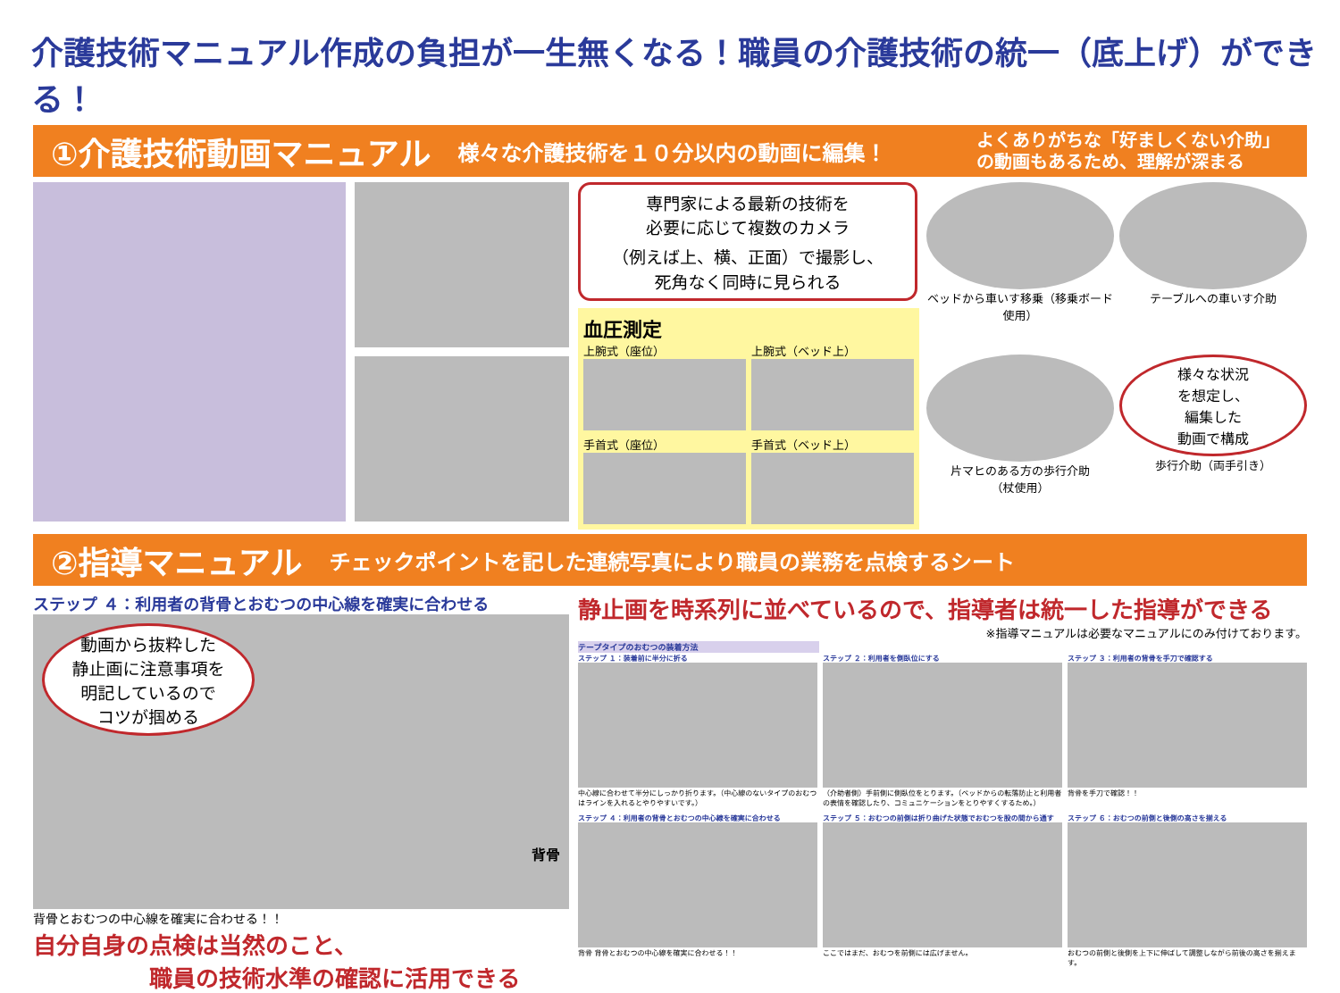介護技術マニュアル作成の負担が一生無くなる！職員の介護技術の統一（底上げ）ができる！
①介護技術動画マニュアル 様々な介護技術を１０分以内の動画に編集！ よくありがちな「好ましくない介助」
の動画もあるため、理解が深まる
専門家による最新の技術を
必要に応じて複数のカメラ
（例えば上、横、正面）で撮影し、
死角なく同時に見られる
血圧測定
上腕式（座位）
上腕式（ベッド上）
手首式（座位）
手首式（ベッド上）
ベッドから車いす移乗（移乗ボード使用）
テーブルへの車いす介助
片マヒのある方の歩行介助
（杖使用）
様々な状況
を想定し、
編集した
動画で構成
歩行介助（両手引き）
②指導マニュアル チェックポイントを記した連続写真により職員の業務を点検するシート
ステップ ４：利用者の背骨とおむつの中心線を確実に合わせる
動画から抜粋した
静止画に注意事項を
明記しているので
コツが掴める
背骨
背骨とおむつの中心線を確実に合わせる！！
自分自身の点検は当然のこと、
     職員の技術水準の確認に活用できる
静止画を時系列に並べているので、指導者は統一した指導ができる
※指導マニュアルは必要なマニュアルにのみ付けております。
テープタイプのおむつの装着方法
ステップ １：装着前に半分に折る
中心線に合わせて半分にしっかり折ります。（中心線のないタイプのおむつはラインを入れるとやりやすいです。）
ステップ ２：利用者を側臥位にする
（介助者側）手前側に側臥位をとります。（ベッドからの転落防止と利用者の表情を確認したり、コミュニケーションをとりやすくするため。）
ステップ ３：利用者の背骨を手刀で確認する
背骨を手刀で確認！！
ステップ ４：利用者の背骨とおむつの中心線を確実に合わせる
背骨 背骨とおむつの中心線を確実に合わせる！！
ステップ ５：おむつの前側は折り曲げた状態でおむつを股の間から通す
ここではまだ、おむつを前側には広げません。
ステップ ６：おむつの前側と後側の高さを揃える
おむつの前側と後側を上下に伸ばして調整しながら前後の高さを揃えます。